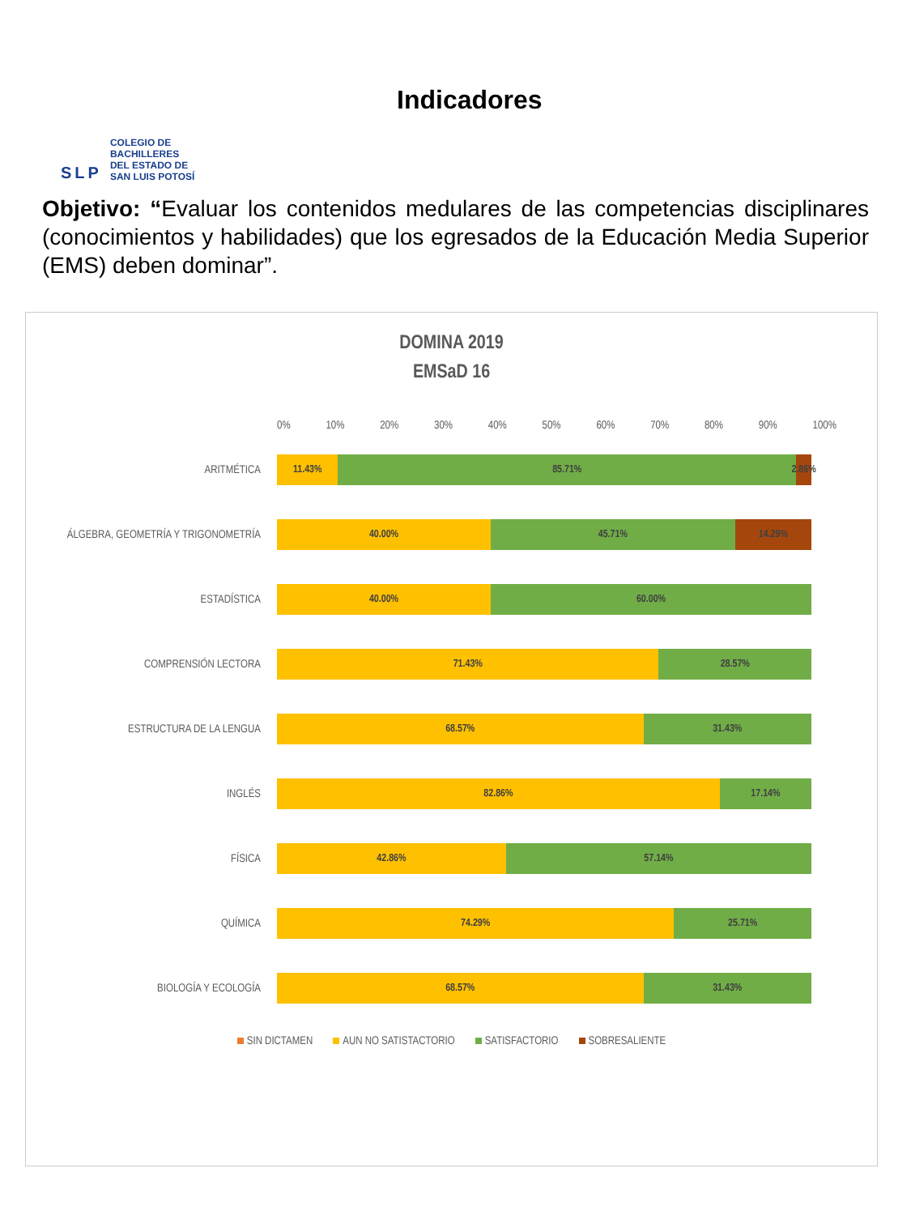SLP
COLEGIO DE
BACHILLERES
DEL ESTADO DE
SAN LUIS POTOSÍ
Indicadores
Objetivo: “Evaluar los contenidos medulares de las competencias disciplinares (conocimientos y habilidades) que los egresados de la Educación Media Superior (EMS) deben dominar”.
DOMINA 2019
EMSaD 16
0% 10% 20% 30% 40% 50% 60% 70% 80% 90% 100%
ARITMÉTICA
11.43% 85.71% 2.86%
ÁLGEBRA, GEOMETRÍA Y TRIGONOMETRÍA
40.00% 45.71% 14.29%
ESTADÍSTICA
40.00% 60.00%
COMPRENSIÓN LECTORA
71.43% 28.57%
ESTRUCTURA DE LA LENGUA
68.57% 31.43%
INGLÉS
82.86% 17.14%
FÍSICA
42.86% 57.14%
QUÍMICA
74.29% 25.71%
BIOLOGÍA Y ECOLOGÍA
68.57% 31.43%
SIN DICTAMEN AUN NO SATISTACTORIO SATISFACTORIO SOBRESALIENTE